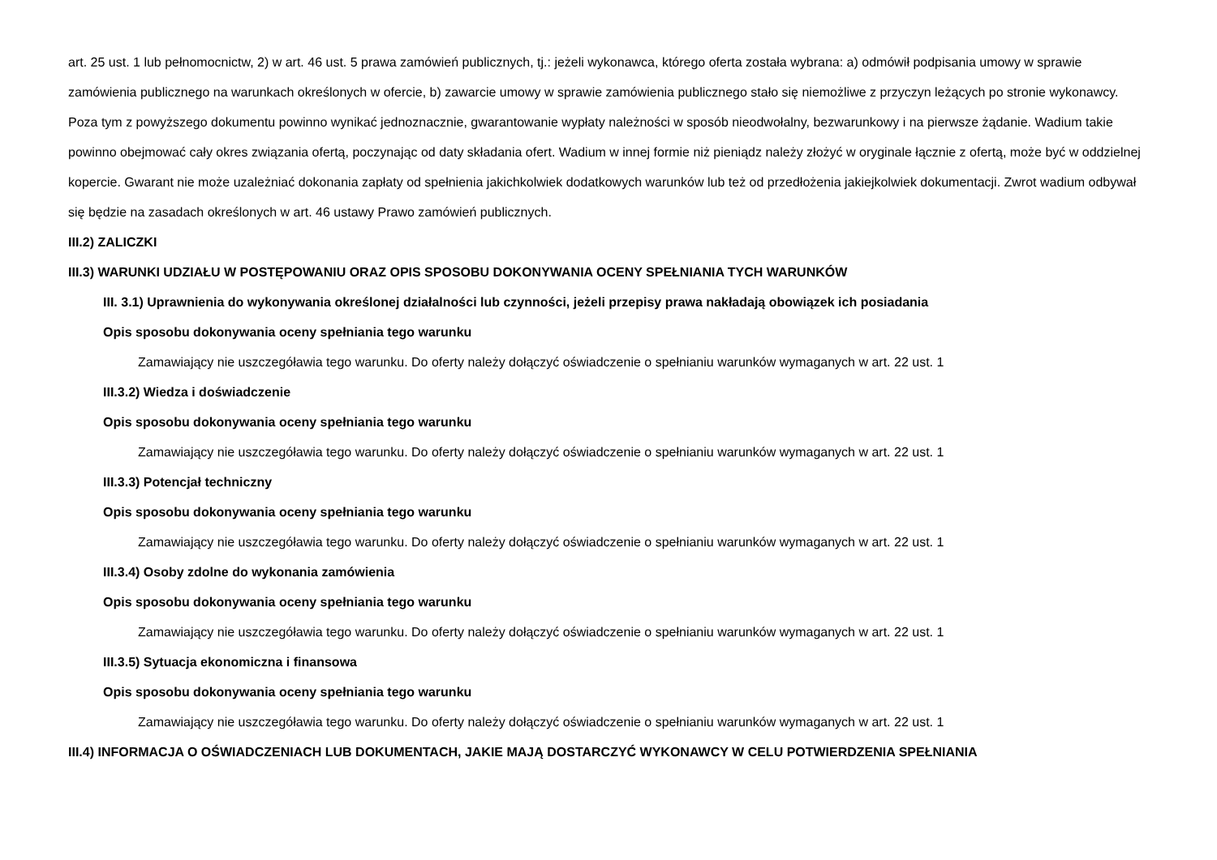art. 25 ust. 1 lub pełnomocnictw, 2) w art. 46 ust. 5 prawa zamówień publicznych, tj.: jeżeli wykonawca, którego oferta została wybrana: a) odmówił podpisania umowy w sprawie zamówienia publicznego na warunkach określonych w ofercie, b) zawarcie umowy w sprawie zamówienia publicznego stało się niemożliwe z przyczyn leżących po stronie wykonawcy. Poza tym z powyższego dokumentu powinno wynikać jednoznacznie, gwarantowanie wypłaty należności w sposób nieodwołalny, bezwarunkowy i na pierwsze żądanie. Wadium takie powinno obejmować cały okres związania ofertą, poczynając od daty składania ofert. Wadium w innej formie niż pieniądz należy złożyć w oryginale łącznie z ofertą, może być w oddzielnej kopercie. Gwarant nie może uzależniać dokonania zapłaty od spełnienia jakichkolwiek dodatkowych warunków lub też od przedłożenia jakiejkolwiek dokumentacji. Zwrot wadium odbywał się będzie na zasadach określonych w art. 46 ustawy Prawo zamówień publicznych.
III.2) ZALICZKI
III.3) WARUNKI UDZIAŁU W POSTĘPOWANIU ORAZ OPIS SPOSOBU DOKONYWANIA OCENY SPEŁNIANIA TYCH WARUNKÓW
III. 3.1) Uprawnienia do wykonywania określonej działalności lub czynności, jeżeli przepisy prawa nakładają obowiązek ich posiadania
Opis sposobu dokonywania oceny spełniania tego warunku
Zamawiający nie uszczegóławia tego warunku. Do oferty należy dołączyć oświadczenie o spełnianiu warunków wymaganych w art. 22 ust. 1
III.3.2) Wiedza i doświadczenie
Opis sposobu dokonywania oceny spełniania tego warunku
Zamawiający nie uszczegóławia tego warunku. Do oferty należy dołączyć oświadczenie o spełnianiu warunków wymaganych w art. 22 ust. 1
III.3.3) Potencjał techniczny
Opis sposobu dokonywania oceny spełniania tego warunku
Zamawiający nie uszczegóławia tego warunku. Do oferty należy dołączyć oświadczenie o spełnianiu warunków wymaganych w art. 22 ust. 1
III.3.4) Osoby zdolne do wykonania zamówienia
Opis sposobu dokonywania oceny spełniania tego warunku
Zamawiający nie uszczegóławia tego warunku. Do oferty należy dołączyć oświadczenie o spełnianiu warunków wymaganych w art. 22 ust. 1
III.3.5) Sytuacja ekonomiczna i finansowa
Opis sposobu dokonywania oceny spełniania tego warunku
Zamawiający nie uszczegóławia tego warunku. Do oferty należy dołączyć oświadczenie o spełnianiu warunków wymaganych w art. 22 ust. 1
III.4) INFORMACJA O OŚWIADCZENIACH LUB DOKUMENTACH, JAKIE MAJĄ DOSTARCZYĆ WYKONAWCY W CELU POTWIERDZENIA SPEŁNIANIA